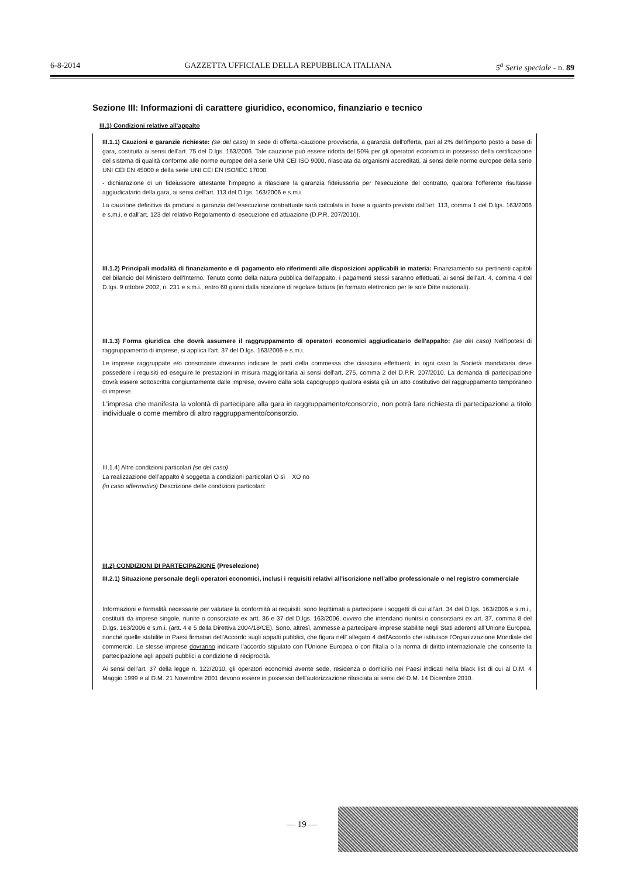6-8-2014 GAZZETTA UFFICIALE DELLA REPUBBLICA ITALIANA 5<sup>a</sup> Serie speciale - n. 89
Sezione III: Informazioni di carattere giuridico, economico, finanziario e tecnico
III.1) Condizioni relative all'appalto
III.1.1) Cauzioni e garanzie richieste: (se del caso) In sede di offerta:-cauzione provvisoria, a garanzia dell'offerta, pari al 2% dell'importo posto a base di gara, costituita ai sensi dell'art. 75 del D.lgs. 163/2006. Tale cauzione può essere ridotta del 50% per gli operatori economici in possesso della certificazione del sistema di qualità conforme alle norme europee della serie UNI CEI ISO 9000, rilasciata da organismi accreditati, ai sensi delle norme europee della serie UNI CEI EN 45000 e della serie UNI CEI EN ISO/IEC 17000;
- dichiarazione di un fideiussore attestante l'impegno a rilasciare la garanzia fideiussoria per l'esecuzione del contratto, qualora l'offerente risultasse aggiudicatario della gara, ai sensi dell'art. 113 del D.lgs. 163/2006 e s.m.i.
La cauzione definitiva da prodursi a garanzia dell'esecuzione contrattuale sarà calcolata in base a quanto previsto dall'art. 113, comma 1 del D.lgs. 163/2006 e s.m.i. e dall'art. 123 del relativo Regolamento di esecuzione ed attuazione (D.P.R. 207/2010).
III.1.2) Principali modalità di finanziamento e di pagamento e/o riferimenti alle disposizioni applicabili in materia: Finanziamento sui pertinenti capitoli del bilancio del Ministero dell'Interno. Tenuto conto della natura pubblica dell'appalto, i pagamenti stessi saranno effettuati, ai sensi dell'art. 4, comma 4 del D.lgs. 9 ottobre 2002, n. 231 e s.m.i., entro 60 giorni dalla ricezione di regolare fattura (in formato elettronico per le sole Ditte nazionali).
III.1.3) Forma giuridica che dovrà assumere il raggruppamento di operatori economici aggiudicatario dell'appalto: (se del caso) Nell'ipotesi di raggruppamento di imprese, si applica l'art. 37 del D.lgs. 163/2006 e s.m.i.
Le imprese raggruppate e/o consorziate dovranno indicare le parti della commessa che ciascuna effettuerà; in ogni caso la Società mandataria deve possedere i requisiti ed eseguire le prestazioni in misura maggioritaria ai sensi dell'art. 275, comma 2 del D.P.R. 207/2010. La domanda di partecipazione dovrà essere sottoscritta congiuntamente dalle imprese, ovvero dalla sola capogruppo qualora esista già un atto costitutivo del raggruppamento temporaneo di imprese.
L'impresa che manifesta la volontà di partecipare alla gara in raggruppamento/consorzio, non potrà fare richiesta di partecipazione a titolo individuale o come membro di altro raggruppamento/consorzio.
III.1.4) Altre condizioni particolari (se del caso)
La realizzazione dell'appalto è soggetta a condizioni particolari O sì XO no
(in caso affermativo) Descrizione delle condizioni particolari:
III.2) CONDIZIONI DI PARTECIPAZIONE (Preselezione)
III.2.1) Situazione personale degli operatori economici, inclusi i requisiti relativi all'iscrizione nell'albo professionale o nel registro commerciale
Informazioni e formalità necessarie per valutare la conformità ai requisiti: sono legittimati a partecipare i soggetti di cui all'art. 34 del D.lgs. 163/2006 e s.m.i., costituiti da imprese singole, riunite o consorziate ex artt. 36 e 37 del D.lgs. 163/2006, ovvero che intendano riunirsi o consorziarsi ex art. 37, comma 8 del D.lgs. 163/2006 e s.m.i. (artt. 4 e 5 della Direttiva 2004/18/CE). Sono, altresì, ammesse a partecipare imprese stabilite negli Stati aderenti all'Unione Europea, nonché quelle stabilite in Paesi firmatari dell'Accordo sugli appalti pubblici, che figura nell' allegato 4 dell'Accordo che istituisce l'Organizzazione Mondiale del commercio. Le stesse imprese dovranno indicare l'accordo stipulato con l'Unione Europea o con l'Italia o la norma di diritto internazionale che consente la partecipazione agli appalti pubblici a condizione di reciprocità.
Ai sensi dell'art. 37 della legge n. 122/2010, gli operatori economici avente sede, residenza o domicilio nei Paesi indicati nella black list di cui al D.M. 4 Maggio 1999 e al D.M. 21 Novembre 2001 devono essere in possesso dell'autorizzazione rilasciata ai sensi del D.M. 14 Dicembre 2010.
— 19 —